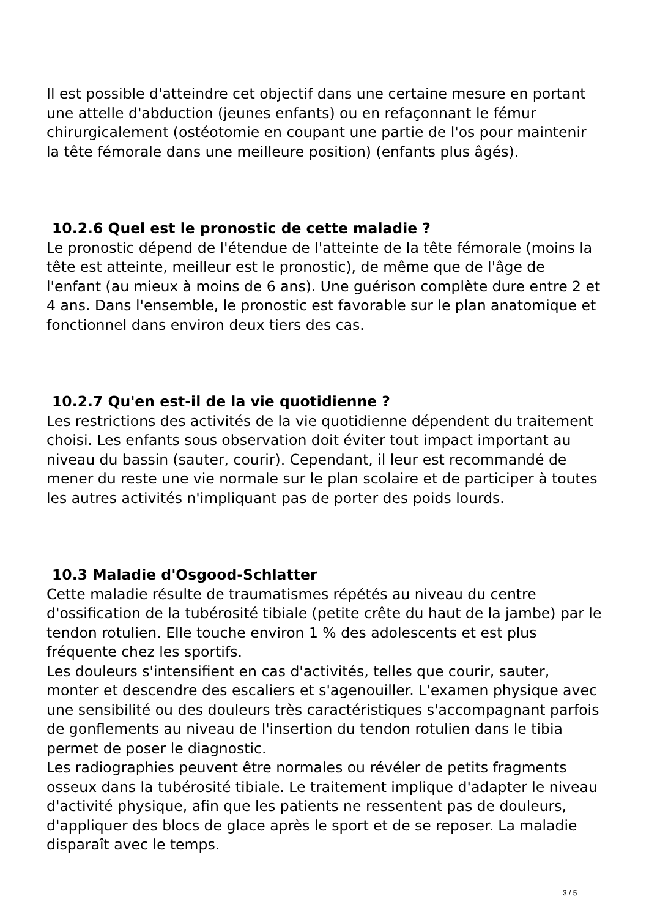Il est possible d'atteindre cet objectif dans une certaine mesure en portant une attelle d'abduction (jeunes enfants) ou en refaçonnant le fémur chirurgicalement (ostéotomie en coupant une partie de l'os pour maintenir la tête fémorale dans une meilleure position) (enfants plus âgés).
10.2.6 Quel est le pronostic de cette maladie ?
Le pronostic dépend de l'étendue de l'atteinte de la tête fémorale (moins la tête est atteinte, meilleur est le pronostic), de même que de l'âge de l'enfant (au mieux à moins de 6 ans). Une guérison complète dure entre 2 et 4 ans. Dans l'ensemble, le pronostic est favorable sur le plan anatomique et fonctionnel dans environ deux tiers des cas.
10.2.7 Qu'en est-il de la vie quotidienne ?
Les restrictions des activités de la vie quotidienne dépendent du traitement choisi. Les enfants sous observation doit éviter tout impact important au niveau du bassin (sauter, courir). Cependant, il leur est recommandé de mener du reste une vie normale sur le plan scolaire et de participer à toutes les autres activités n'impliquant pas de porter des poids lourds.
10.3 Maladie d'Osgood-Schlatter
Cette maladie résulte de traumatismes répétés au niveau du centre d'ossification de la tubérosité tibiale (petite crête du haut de la jambe) par le tendon rotulien. Elle touche environ 1 % des adolescents et est plus fréquente chez les sportifs.
Les douleurs s'intensifient en cas d'activités, telles que courir, sauter, monter et descendre des escaliers et s'agenouiller. L'examen physique avec une sensibilité ou des douleurs très caractéristiques s'accompagnant parfois de gonflements au niveau de l'insertion du tendon rotulien dans le tibia permet de poser le diagnostic.
Les radiographies peuvent être normales ou révéler de petits fragments osseux dans la tubérosité tibiale. Le traitement implique d'adapter le niveau d'activité physique, afin que les patients ne ressentent pas de douleurs, d'appliquer des blocs de glace après le sport et de se reposer. La maladie disparaît avec le temps.
3 / 5